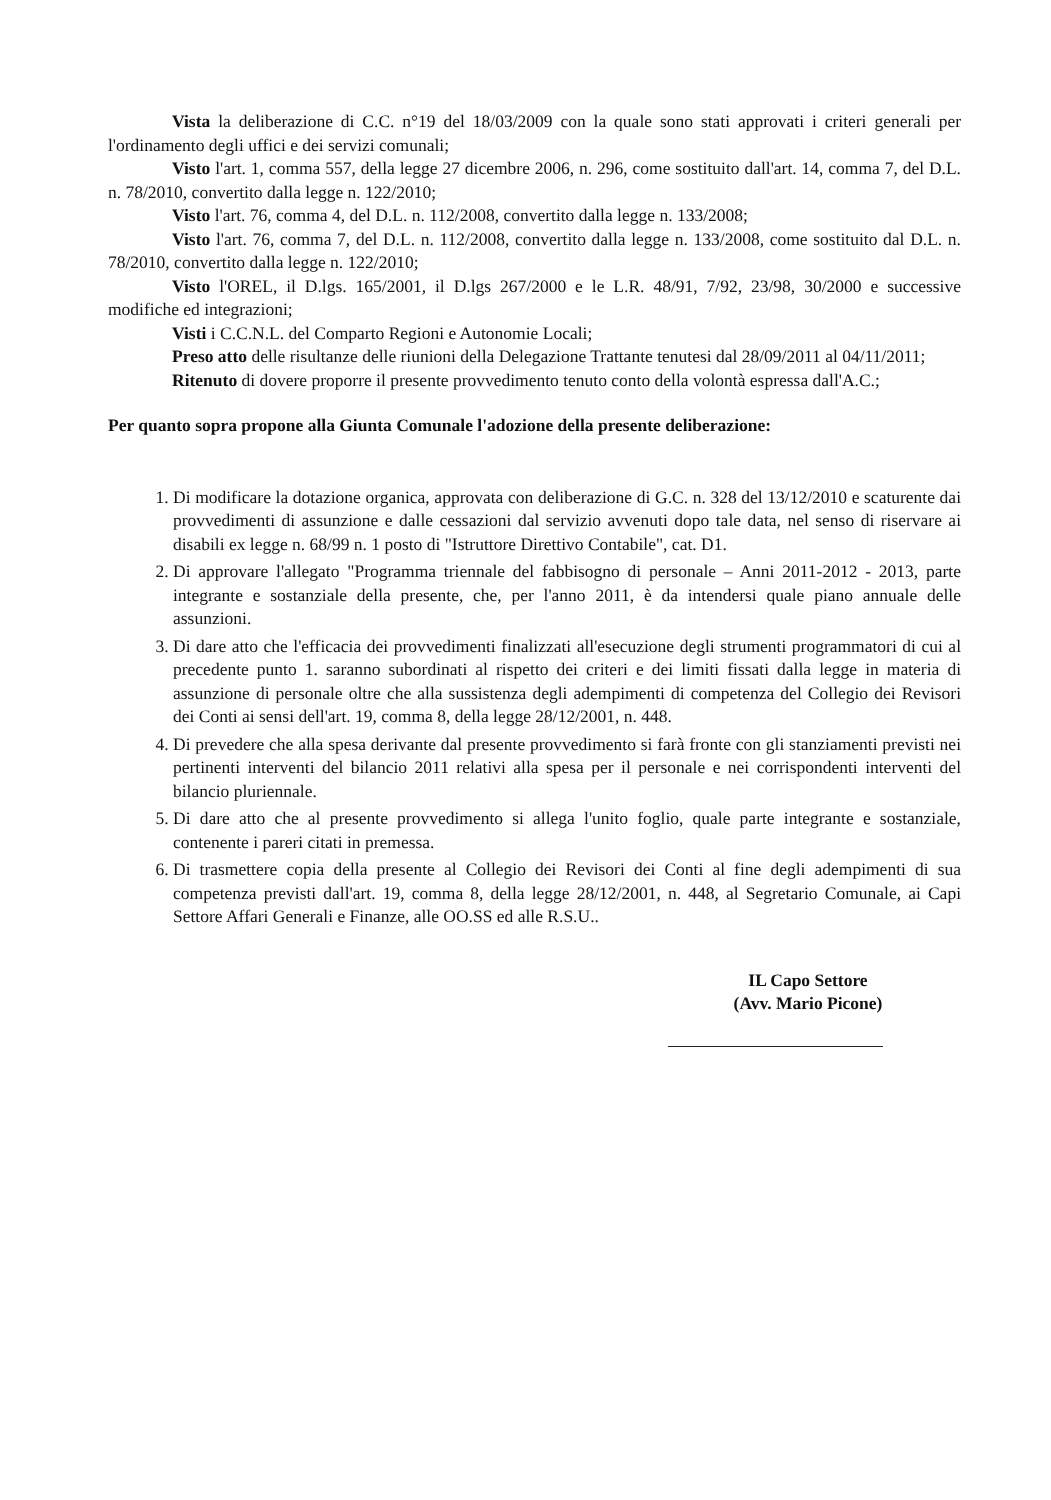Vista la deliberazione di C.C. n°19 del 18/03/2009 con la quale sono stati approvati i criteri generali per l'ordinamento degli uffici e dei servizi comunali;
Visto l'art. 1, comma 557, della legge 27 dicembre 2006, n. 296, come sostituito dall'art. 14, comma 7, del D.L. n. 78/2010, convertito dalla legge n. 122/2010;
Visto l'art. 76, comma 4, del D.L. n. 112/2008, convertito dalla legge n. 133/2008;
Visto l'art. 76, comma 7, del D.L. n. 112/2008, convertito dalla legge n. 133/2008, come sostituito dal D.L. n. 78/2010, convertito dalla legge n. 122/2010;
Visto l'OREL, il D.lgs. 165/2001, il D.lgs 267/2000 e le L.R. 48/91, 7/92, 23/98, 30/2000 e successive modifiche ed integrazioni;
Visti i C.C.N.L. del Comparto Regioni e Autonomie Locali;
Preso atto delle risultanze delle riunioni della Delegazione Trattante tenutesi dal 28/09/2011 al 04/11/2011;
Ritenuto di dovere proporre il presente provvedimento tenuto conto della volontà espressa dall'A.C.;
Per quanto sopra propone alla Giunta Comunale l'adozione della presente deliberazione:
1. Di modificare la dotazione organica, approvata con deliberazione di G.C. n. 328 del 13/12/2010 e scaturente dai provvedimenti di assunzione e dalle cessazioni dal servizio avvenuti dopo tale data, nel senso di riservare ai disabili ex legge n. 68/99 n. 1 posto di "Istruttore Direttivo Contabile", cat. D1.
2. Di approvare l'allegato "Programma triennale del fabbisogno di personale – Anni 2011-2012 - 2013, parte integrante e sostanziale della presente, che, per l'anno 2011, è da intendersi quale piano annuale delle assunzioni.
3. Di dare atto che l'efficacia dei provvedimenti finalizzati all'esecuzione degli strumenti programmatori di cui al precedente punto 1. saranno subordinati al rispetto dei criteri e dei limiti fissati dalla legge in materia di assunzione di personale oltre che alla sussistenza degli adempimenti di competenza del Collegio dei Revisori dei Conti ai sensi dell'art. 19, comma 8, della legge 28/12/2001, n. 448.
4. Di prevedere che alla spesa derivante dal presente provvedimento si farà fronte con gli stanziamenti previsti nei pertinenti interventi del bilancio 2011 relativi alla spesa per il personale e nei corrispondenti interventi del bilancio pluriennale.
5. Di dare atto che al presente provvedimento si allega l'unito foglio, quale parte integrante e sostanziale, contenente i pareri citati in premessa.
6. Di trasmettere copia della presente al Collegio dei Revisori dei Conti al fine degli adempimenti di sua competenza previsti dall'art. 19, comma 8, della legge 28/12/2001, n. 448, al Segretario Comunale, ai Capi Settore Affari Generali e Finanze, alle OO.SS ed alle R.S.U..
IL Capo Settore
(Avv. Mario Picone)